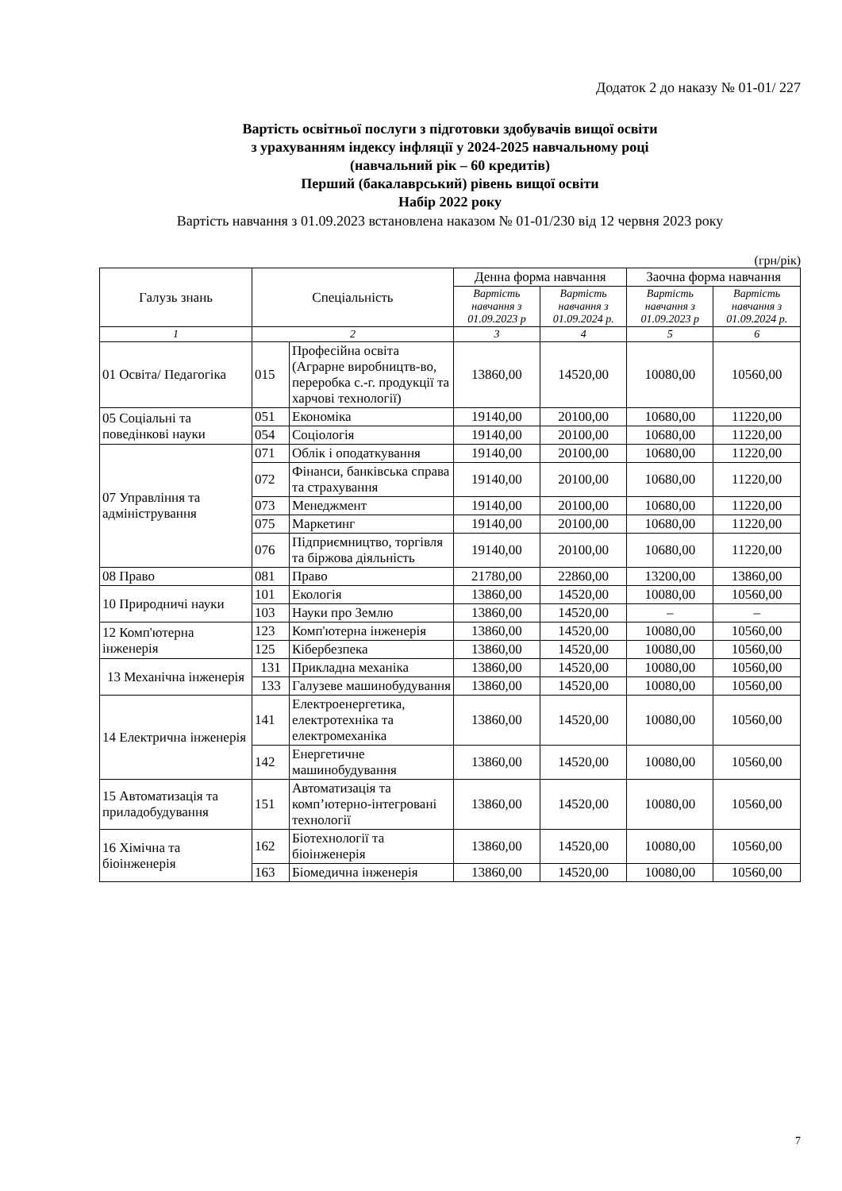Додаток 2 до наказу № 01-01/ 227
Вартість освітньої послуги з підготовки здобувачів вищої освіти
з урахуванням індексу інфляції у 2024-2025 навчальному році
(навчальний рік – 60 кредитів)
Перший (бакалаврський) рівень вищої освіти
Набір 2022 року
Вартість навчання з 01.09.2023 встановлена наказом № 01-01/230 від 12 червня 2023 року
(грн/рік)
| Галузь знань | Спеціальність | | Денна форма навчання | | Заочна форма навчання | |
| --- | --- | --- | --- | --- | --- | --- |
| | | | Вартість навчання з 01.09.2023 р | Вартість навчання з 01.09.2024 р. | Вартість навчання з 01.09.2023 р | Вартість навчання з 01.09.2024 р. |
| 1 | 2 | | 3 | 4 | 5 | 6 |
| 01 Освіта/ Педагогіка | 015 | Професійна освіта (Аграрне виробництв-во, переробка с.-г. продукції та харчові технології) | 13860,00 | 14520,00 | 10080,00 | 10560,00 |
| 05 Соціальні та поведінкові науки | 051 | Економіка | 19140,00 | 20100,00 | 10680,00 | 11220,00 |
| | 054 | Соціологія | 19140,00 | 20100,00 | 10680,00 | 11220,00 |
| 07 Управління та адміністрування | 071 | Облік і оподаткування | 19140,00 | 20100,00 | 10680,00 | 11220,00 |
| | 072 | Фінанси, банківська справа та страхування | 19140,00 | 20100,00 | 10680,00 | 11220,00 |
| | 073 | Менеджмент | 19140,00 | 20100,00 | 10680,00 | 11220,00 |
| | 075 | Маркетинг | 19140,00 | 20100,00 | 10680,00 | 11220,00 |
| | 076 | Підприємництво, торгівля та біржова діяльність | 19140,00 | 20100,00 | 10680,00 | 11220,00 |
| 08 Право | 081 | Право | 21780,00 | 22860,00 | 13200,00 | 13860,00 |
| 10 Природничі науки | 101 | Екологія | 13860,00 | 14520,00 | 10080,00 | 10560,00 |
| | 103 | Науки про Землю | 13860,00 | 14520,00 | – | – |
| 12 Комп'ютерна інженерія | 123 | Комп'ютерна інженерія | 13860,00 | 14520,00 | 10080,00 | 10560,00 |
| | 125 | Кібербезпека | 13860,00 | 14520,00 | 10080,00 | 10560,00 |
| 13 Механічна інженерія | 131 | Прикладна механіка | 13860,00 | 14520,00 | 10080,00 | 10560,00 |
| | 133 | Галузеве машинобудування | 13860,00 | 14520,00 | 10080,00 | 10560,00 |
| 14 Електрична інженерія | 141 | Електроенергетика, електротехніка та електромеханіка | 13860,00 | 14520,00 | 10080,00 | 10560,00 |
| | 142 | Енергетичне машинобудування | 13860,00 | 14520,00 | 10080,00 | 10560,00 |
| 15 Автоматизація та приладобудування | 151 | Автоматизація та комп’ютерно-інтегровані технології | 13860,00 | 14520,00 | 10080,00 | 10560,00 |
| 16 Хімічна та біоінженерія | 162 | Біотехнології та біоінженерія | 13860,00 | 14520,00 | 10080,00 | 10560,00 |
| | 163 | Біомедична інженерія | 13860,00 | 14520,00 | 10080,00 | 10560,00 |
7